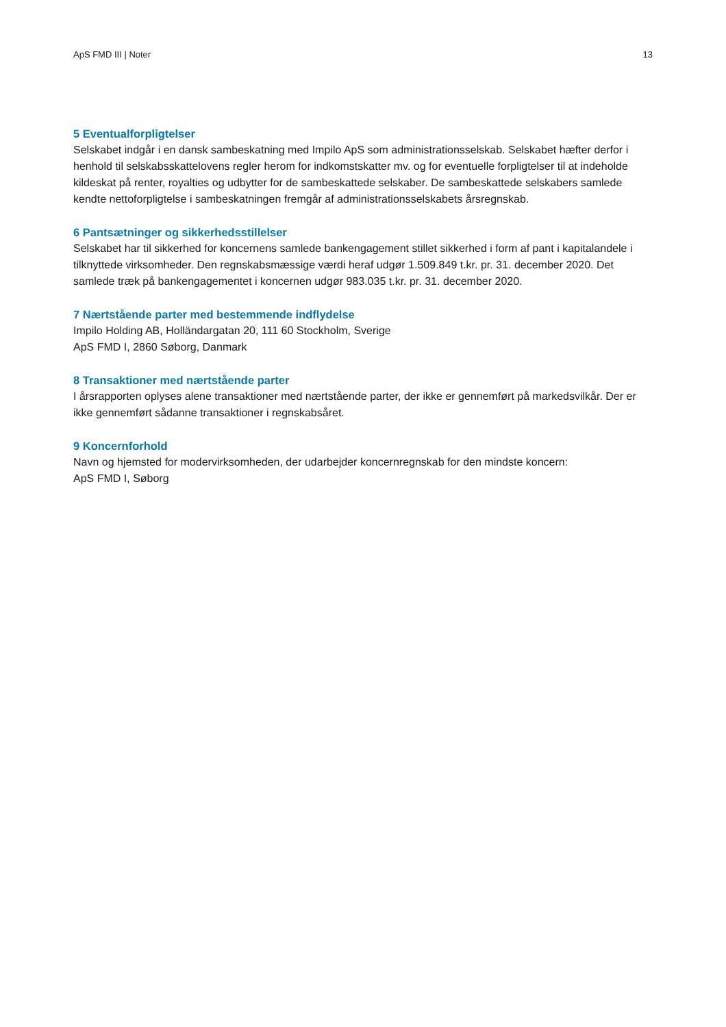ApS FMD III | Noter 13
5 Eventualforpligtelser
Selskabet indgår i en dansk sambeskatning med Impilo ApS som administrationsselskab. Selskabet hæfter derfor i henhold til selskabsskattelovens regler herom for indkomstskatter mv. og for eventuelle forpligtelser til at indeholde kildeskat på renter, royalties og udbytter for de sambeskattede selskaber. De sambeskattede selskabers samlede kendte nettoforpligtelse i sambeskatningen fremgår af administrationsselskabets årsregnskab.
6 Pantsætninger og sikkerhedsstillelser
Selskabet har til sikkerhed for koncernens samlede bankengagement stillet sikkerhed i form af pant i kapitalandele i tilknyttede virksomheder. Den regnskabsmæssige værdi heraf udgør 1.509.849 t.kr. pr. 31. december 2020. Det samlede træk på bankengagementet i koncernen udgør 983.035 t.kr. pr. 31. december 2020.
7 Nærtstående parter med bestemmende indflydelse
Impilo Holding AB, Holländargatan 20, 111 60 Stockholm, Sverige
ApS FMD I, 2860 Søborg, Danmark
8 Transaktioner med nærtstående parter
I årsrapporten oplyses alene transaktioner med nærtstående parter, der ikke er gennemført på markedsvilkår. Der er ikke gennemført sådanne transaktioner i regnskabsåret.
9 Koncernforhold
Navn og hjemsted for modervirksomheden, der udarbejder koncernregnskab for den mindste koncern:
ApS FMD I, Søborg